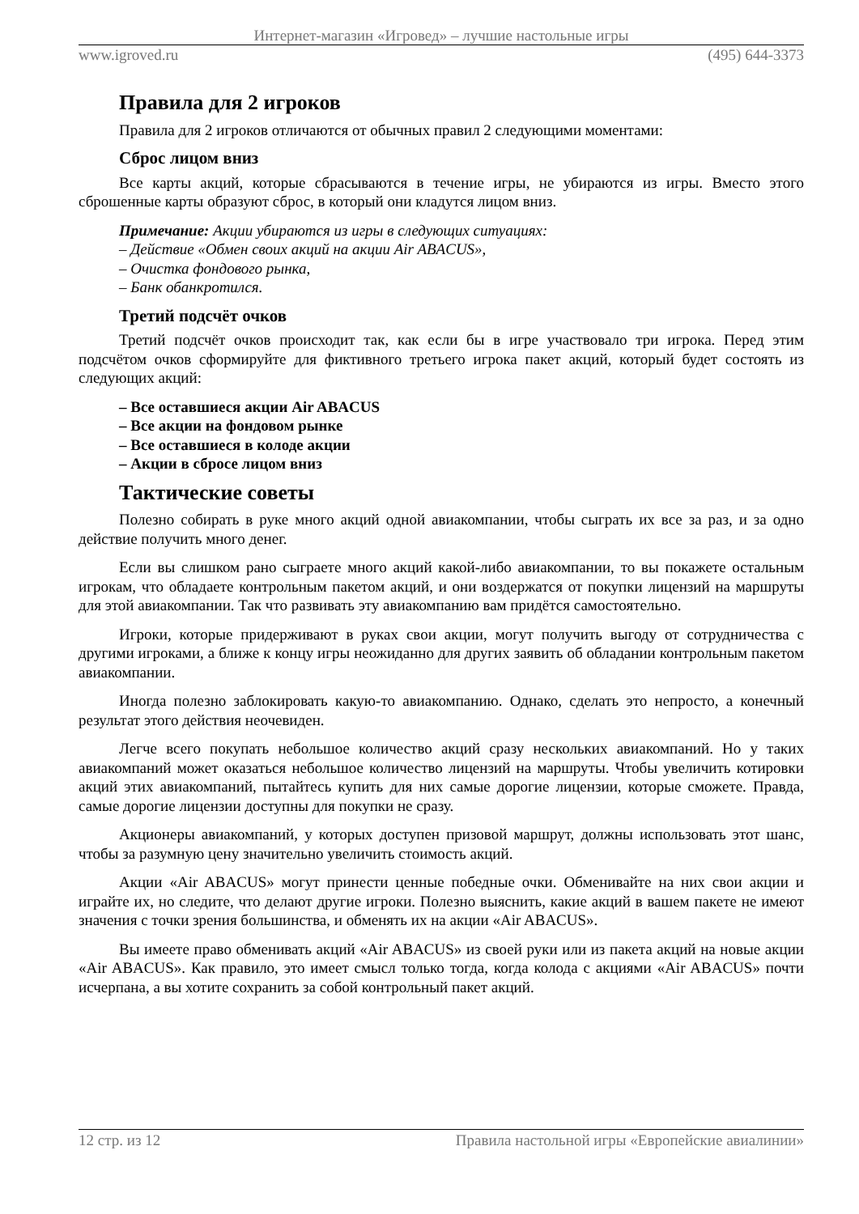Интернет-магазин «Игровед» – лучшие настольные игры
www.igroved.ru (495) 644-3373
Правила для 2 игроков
Правила для 2 игроков отличаются от обычных правил 2 следующими моментами:
Сброс лицом вниз
Все карты акций, которые сбрасываются в течение игры, не убираются из игры. Вместо этого сброшенные карты образуют сброс, в который они кладутся лицом вниз.
Примечание: Акции убираются из игры в следующих ситуациях:
– Действие «Обмен своих акций на акции Air ABACUS»,
– Очистка фондового рынка,
– Банк обанкротился.
Третий подсчёт очков
Третий подсчёт очков происходит так, как если бы в игре участвовало три игрока. Перед этим подсчётом очков сформируйте для фиктивного третьего игрока пакет акций, который будет состоять из следующих акций:
– Все оставшиеся акции Air ABACUS
– Все акции на фондовом рынке
– Все оставшиеся в колоде акции
– Акции в сбросе лицом вниз
Тактические советы
Полезно собирать в руке много акций одной авиакомпании, чтобы сыграть их все за раз, и за одно действие получить много денег.
Если вы слишком рано сыграете много акций какой-либо авиакомпании, то вы покажете остальным игрокам, что обладаете контрольным пакетом акций, и они воздержатся от покупки лицензий на маршруты для этой авиакомпании. Так что развивать эту авиакомпанию вам придётся самостоятельно.
Игроки, которые придерживают в руках свои акции, могут получить выгоду от сотрудничества с другими игроками, а ближе к концу игры неожиданно для других заявить об обладании контрольным пакетом авиакомпании.
Иногда полезно заблокировать какую-то авиакомпанию. Однако, сделать это непросто, а конечный результат этого действия неочевиден.
Легче всего покупать небольшое количество акций сразу нескольких авиакомпаний. Но у таких авиакомпаний может оказаться небольшое количество лицензий на маршруты. Чтобы увеличить котировки акций этих авиакомпаний, пытайтесь купить для них самые дорогие лицензии, которые сможете. Правда, самые дорогие лицензии доступны для покупки не сразу.
Акционеры авиакомпаний, у которых доступен призовой маршрут, должны использовать этот шанс, чтобы за разумную цену значительно увеличить стоимость акций.
Акции «Air ABACUS» могут принести ценные победные очки. Обменивайте на них свои акции и играйте их, но следите, что делают другие игроки. Полезно выяснить, какие акций в вашем пакете не имеют значения с точки зрения большинства, и обменять их на акции «Air ABACUS».
Вы имеете право обменивать акций «Air ABACUS» из своей руки или из пакета акций на новые акции «Air ABACUS». Как правило, это имеет смысл только тогда, когда колода с акциями «Air ABACUS» почти исчерпана, а вы хотите сохранить за собой контрольный пакет акций.
12 стр. из 12 Правила настольной игры «Европейские авиалинии»